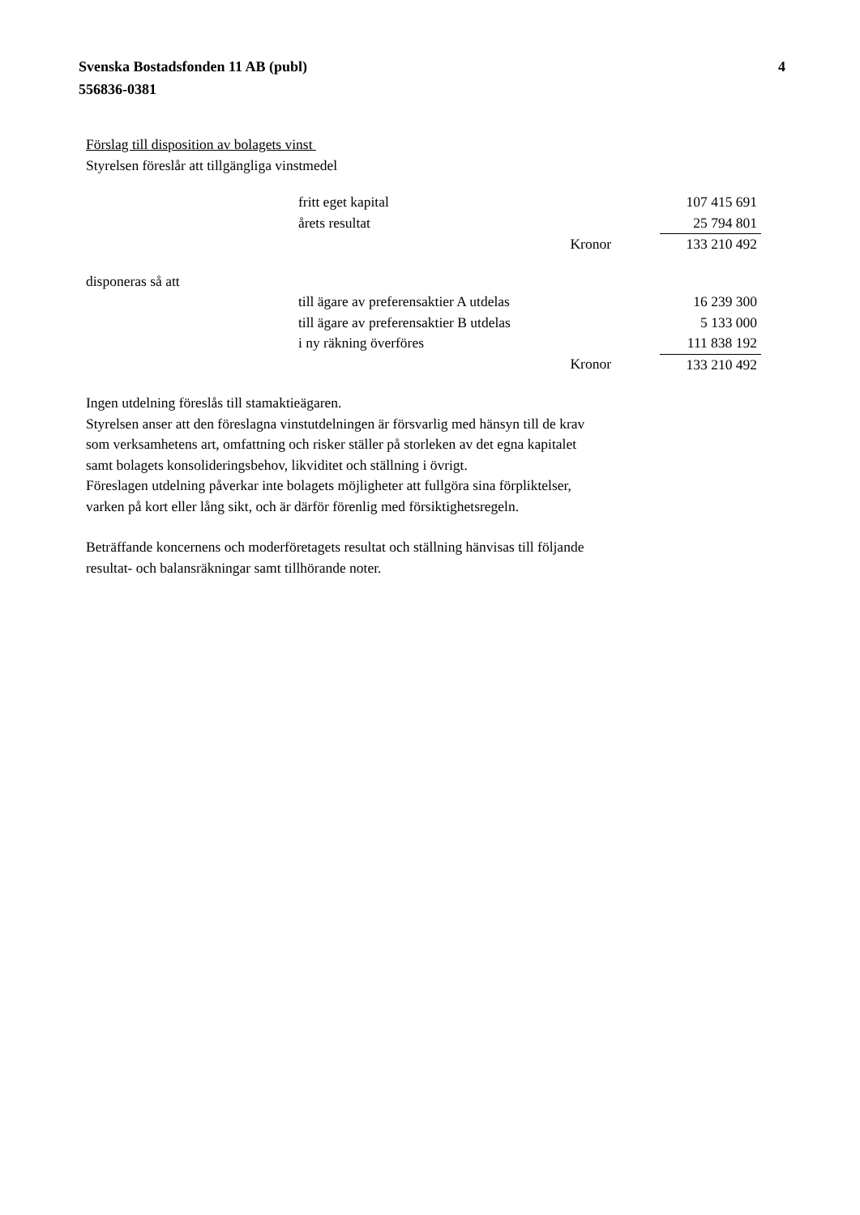Svenska Bostadsfonden 11 AB (publ)
556836-0381
4
Förslag till disposition av bolagets vinst
Styrelsen föreslår att tillgängliga vinstmedel
| fritt eget kapital | | 107 415 691 |
| årets resultat | | 25 794 801 |
| | Kronor | 133 210 492 |
disponeras så att
| till ägare av preferensaktier A utdelas | | 16 239 300 |
| till ägare av preferensaktier B utdelas | | 5 133 000 |
| i ny räkning överföres | | 111 838 192 |
| | Kronor | 133 210 492 |
Ingen utdelning föreslås till stamaktieägaren.
Styrelsen anser att den föreslagna vinstutdelningen är försvarlig med hänsyn till de krav
som verksamhetens art, omfattning och risker ställer på storleken av det egna kapitalet
samt bolagets konsolideringsbehov, likviditet och ställning i övrigt.
Föreslagen utdelning påverkar inte bolagets möjligheter att fullgöra sina förpliktelser,
varken på kort eller lång sikt, och är därför förenlig med försiktighetsregeln.
Beträffande koncernens och moderföretagets resultat och ställning hänvisas till följande
resultat- och balansräkningar samt tillhörande noter.